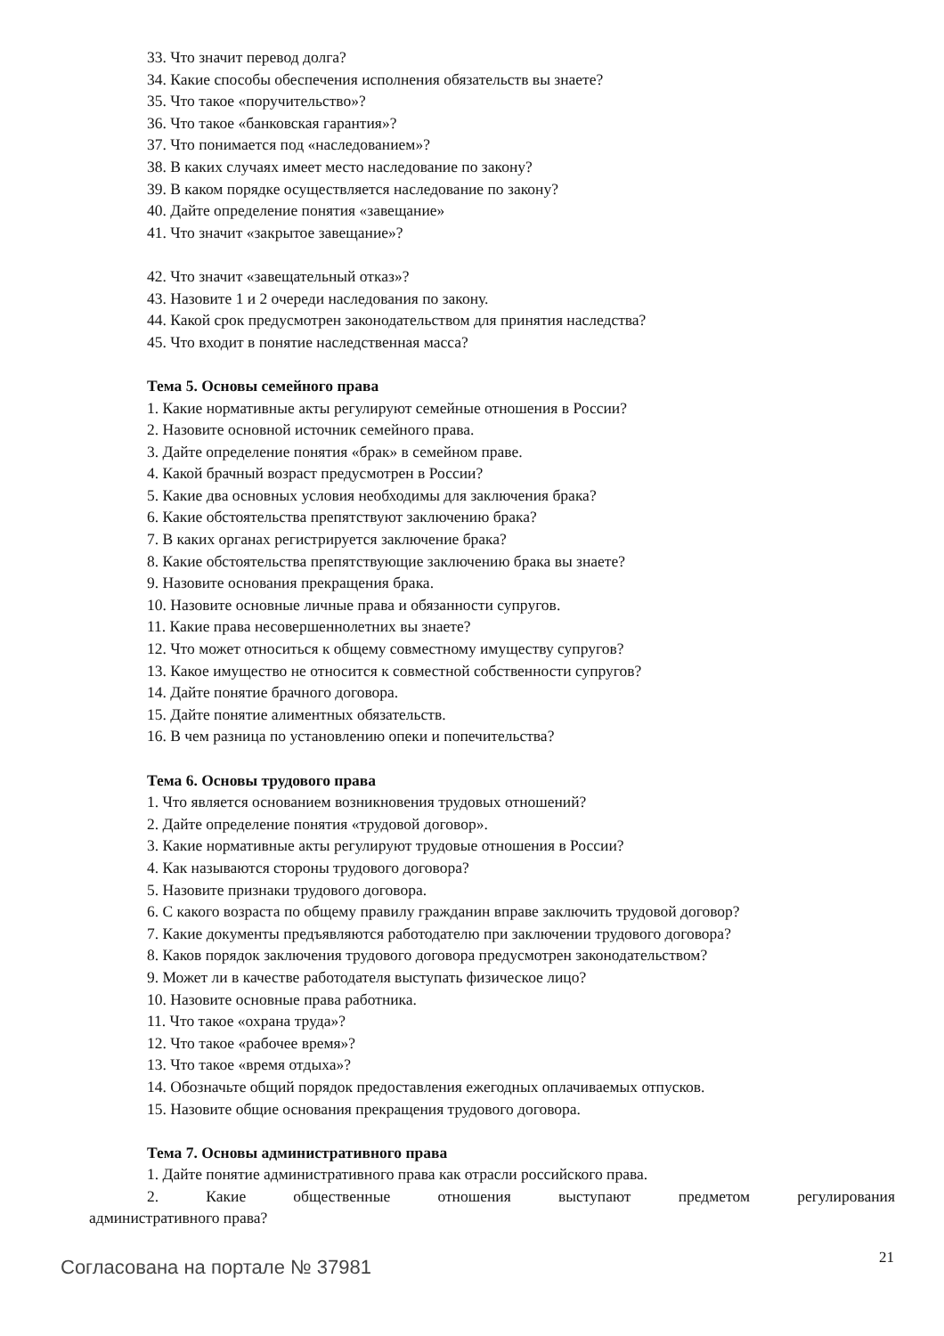33. Что значит перевод долга?
34. Какие способы обеспечения исполнения обязательств вы знаете?
35. Что такое «поручительство»?
36. Что такое «банковская гарантия»?
37. Что понимается под «наследованием»?
38. В каких случаях имеет место наследование по закону?
39. В каком порядке осуществляется наследование по закону?
40. Дайте определение понятия «завещание»
41. Что значит «закрытое завещание»?
42. Что значит «завещательный отказ»?
43. Назовите 1 и 2 очереди наследования по закону.
44. Какой срок предусмотрен законодательством для принятия наследства?
45. Что входит в понятие наследственная масса?
Тема 5. Основы семейного права
1. Какие нормативные акты регулируют семейные отношения в России?
2. Назовите основной источник семейного права.
3. Дайте определение понятия «брак» в семейном праве.
4. Какой брачный возраст предусмотрен в России?
5. Какие два основных условия необходимы для заключения брака?
6. Какие обстоятельства препятствуют заключению брака?
7. В каких органах регистрируется заключение брака?
8. Какие обстоятельства препятствующие заключению брака вы знаете?
9. Назовите основания прекращения брака.
10. Назовите основные личные права и обязанности супругов.
11. Какие права несовершеннолетних вы знаете?
12. Что может относиться к общему совместному имуществу супругов?
13. Какое имущество не относится к совместной собственности супругов?
14. Дайте понятие брачного договора.
15. Дайте понятие алиментных обязательств.
16. В чем разница по установлению опеки и попечительства?
Тема 6. Основы трудового права
1. Что является основанием возникновения трудовых отношений?
2. Дайте определение понятия «трудовой договор».
3. Какие нормативные акты регулируют трудовые отношения в России?
4. Как называются стороны трудового договора?
5. Назовите признаки трудового договора.
6. С какого возраста по общему правилу гражданин вправе заключить трудовой договор?
7. Какие документы предъявляются работодателю при заключении трудового договора?
8. Каков порядок заключения трудового договора предусмотрен законодательством?
9. Может ли в качестве работодателя выступать физическое лицо?
10. Назовите основные права работника.
11. Что такое «охрана труда»?
12. Что такое «рабочее время»?
13. Что такое «время отдыха»?
14. Обозначьте общий порядок предоставления ежегодных оплачиваемых отпусков.
15. Назовите общие основания прекращения трудового договора.
Тема 7. Основы административного права
1. Дайте понятие административного права как отрасли российского права.
2. Какие общественные отношения выступают предметом регулирования
административного права?
Согласована на портале № 37981 21